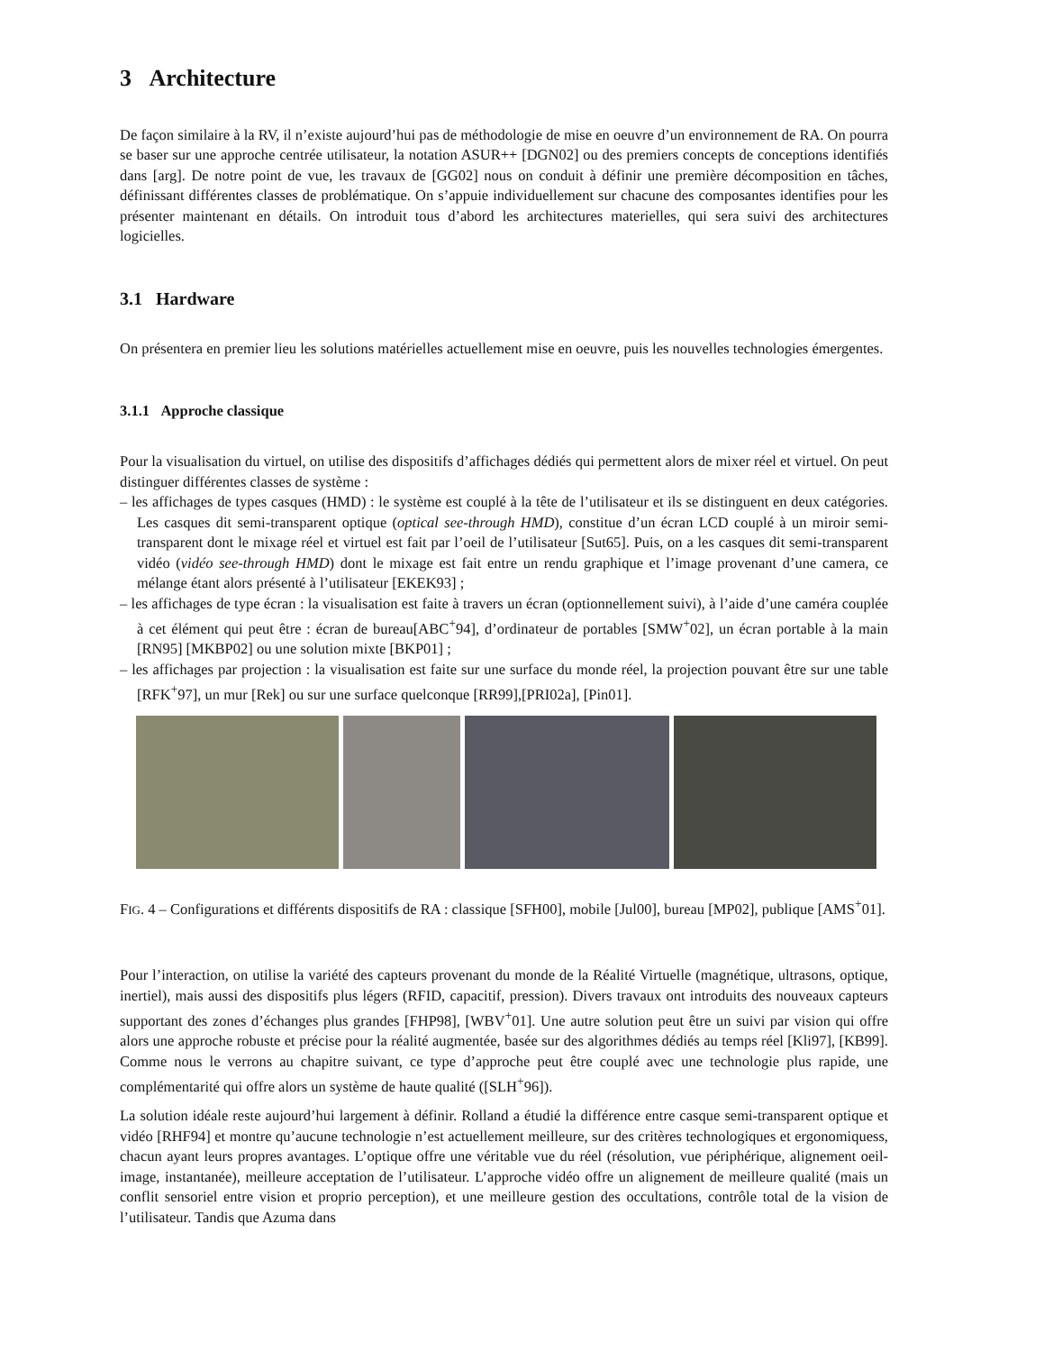3 Architecture
De façon similaire à la RV, il n’existe aujourd’hui pas de méthodologie de mise en oeuvre d’un environnement de RA. On pourra se baser sur une approche centrée utilisateur, la notation ASUR++ [DGN02] ou des premiers concepts de conceptions identifiés dans [arg]. De notre point de vue, les travaux de [GG02] nous on conduit à définir une première décomposition en tâches, définissant différentes classes de problématique. On s’appuie individuellement sur chacune des composantes identifies pour les présenter maintenant en détails. On introduit tous d’abord les architectures materielles, qui sera suivi des architectures logicielles.
3.1 Hardware
On présentera en premier lieu les solutions matérielles actuellement mise en oeuvre, puis les nouvelles technologies émergentes.
3.1.1 Approche classique
Pour la visualisation du virtuel, on utilise des dispositifs d’affichages dédiés qui permettent alors de mixer réel et virtuel. On peut distinguer différentes classes de système :
– les affichages de types casques (HMD) : le système est couplé à la tête de l’utilisateur et ils se distinguent en deux catégories. Les casques dit semi-transparent optique (optical see-through HMD), constitue d’un écran LCD couplé à un miroir semi-transparent dont le mixage réel et virtuel est fait par l’oeil de l’utilisateur [Sut65]. Puis, on a les casques dit semi-transparent vidéo (vidéo see-through HMD) dont le mixage est fait entre un rendu graphique et l’image provenant d’une camera, ce mélange étant alors présenté à l’utilisateur [EKEK93] ;
– les affichages de type écran : la visualisation est faite à travers un écran (optionnellement suivi), à l’aide d’une caméra couplée à cet élément qui peut être : écran de bureau[ABC<sup>+</sup>94], d’ordinateur de portables [SMW<sup>+</sup>02], un écran portable à la main [RN95] [MKBP02] ou une solution mixte [BKP01] ;
– les affichages par projection : la visualisation est faite sur une surface du monde réel, la projection pouvant être sur une table [RFK<sup>+</sup>97], un mur [Rek] ou sur une surface quelconque [RR99],[PRI02a], [Pin01].
FIG. 4 – Configurations et différents dispositifs de RA : classique [SFH00], mobile [Jul00], bureau [MP02], publique [AMS<sup>+</sup>01].
Pour l’interaction, on utilise la variété des capteurs provenant du monde de la Réalité Virtuelle (magnétique, ultrasons, optique, inertiel), mais aussi des dispositifs plus légers (RFID, capacitif, pression). Divers travaux ont introduits des nouveaux capteurs supportant des zones d’échanges plus grandes [FHP98], [WBV<sup>+</sup>01]. Une autre solution peut être un suivi par vision qui offre alors une approche robuste et précise pour la réalité augmentée, basée sur des algorithmes dédiés au temps réel [Kli97], [KB99]. Comme nous le verrons au chapitre suivant, ce type d’approche peut être couplé avec une technologie plus rapide, une complémentarité qui offre alors un système de haute qualité ([SLH<sup>+</sup>96]).
La solution idéale reste aujourd’hui largement à définir. Rolland a étudié la différence entre casque semi-transparent optique et vidéo [RHF94] et montre qu’aucune technologie n’est actuellement meilleure, sur des critères technologiques et ergonomiquess, chacun ayant leurs propres avantages. L’optique offre une véritable vue du réel (résolution, vue périphérique, alignement oeil-image, instantanée), meilleure acceptation de l’utilisateur. L’approche vidéo offre un alignement de meilleure qualité (mais un conflit sensoriel entre vision et proprio perception), et une meilleure gestion des occultations, contrôle total de la vision de l’utilisateur. Tandis que Azuma dans